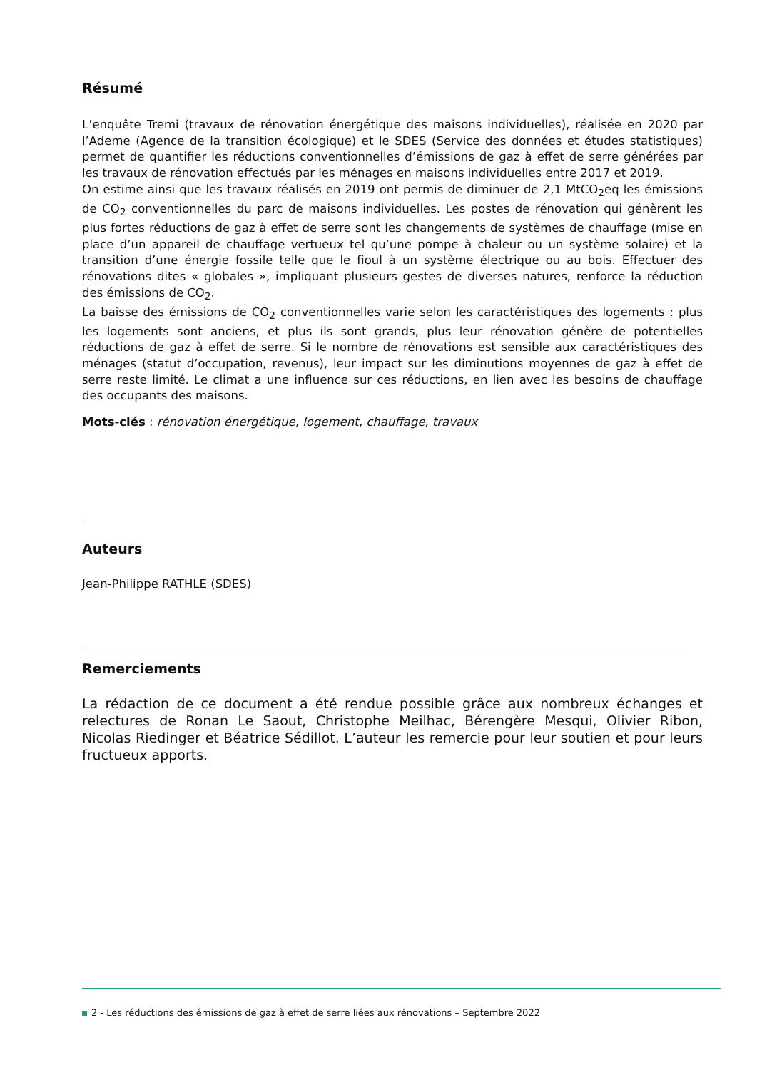Résumé
L’enquête Tremi (travaux de rénovation énergétique des maisons individuelles), réalisée en 2020 par l’Ademe (Agence de la transition écologique) et le SDES (Service des données et études statistiques) permet de quantifier les réductions conventionnelles d’émissions de gaz à effet de serre générées par les travaux de rénovation effectués par les ménages en maisons individuelles entre 2017 et 2019.
On estime ainsi que les travaux réalisés en 2019 ont permis de diminuer de 2,1 MtCO<sub>2</sub>eq les émissions de CO<sub>2</sub> conventionnelles du parc de maisons individuelles. Les postes de rénovation qui génèrent les plus fortes réductions de gaz à effet de serre sont les changements de systèmes de chauffage (mise en place d’un appareil de chauffage vertueux tel qu’une pompe à chaleur ou un système solaire) et la transition d’une énergie fossile telle que le fioul à un système électrique ou au bois. Effectuer des rénovations dites « globales », impliquant plusieurs gestes de diverses natures, renforce la réduction des émissions de CO<sub>2</sub>.
La baisse des émissions de CO<sub>2</sub> conventionnelles varie selon les caractéristiques des logements : plus les logements sont anciens, et plus ils sont grands, plus leur rénovation génère de potentielles réductions de gaz à effet de serre. Si le nombre de rénovations est sensible aux caractéristiques des ménages (statut d’occupation, revenus), leur impact sur les diminutions moyennes de gaz à effet de serre reste limité. Le climat a une influence sur ces réductions, en lien avec les besoins de chauffage des occupants des maisons.
Mots-clés : rénovation énergétique, logement, chauffage, travaux
Auteurs
Jean-Philippe RATHLE (SDES)
Remerciements
La rédaction de ce document a été rendue possible grâce aux nombreux échanges et relectures de Ronan Le Saout, Christophe Meilhac, Bérengère Mesqui, Olivier Ribon, Nicolas Riedinger et Béatrice Sédillot. L’auteur les remercie pour leur soutien et pour leurs fructueux apports.
2 - Les réductions des émissions de gaz à effet de serre liées aux rénovations – Septembre 2022